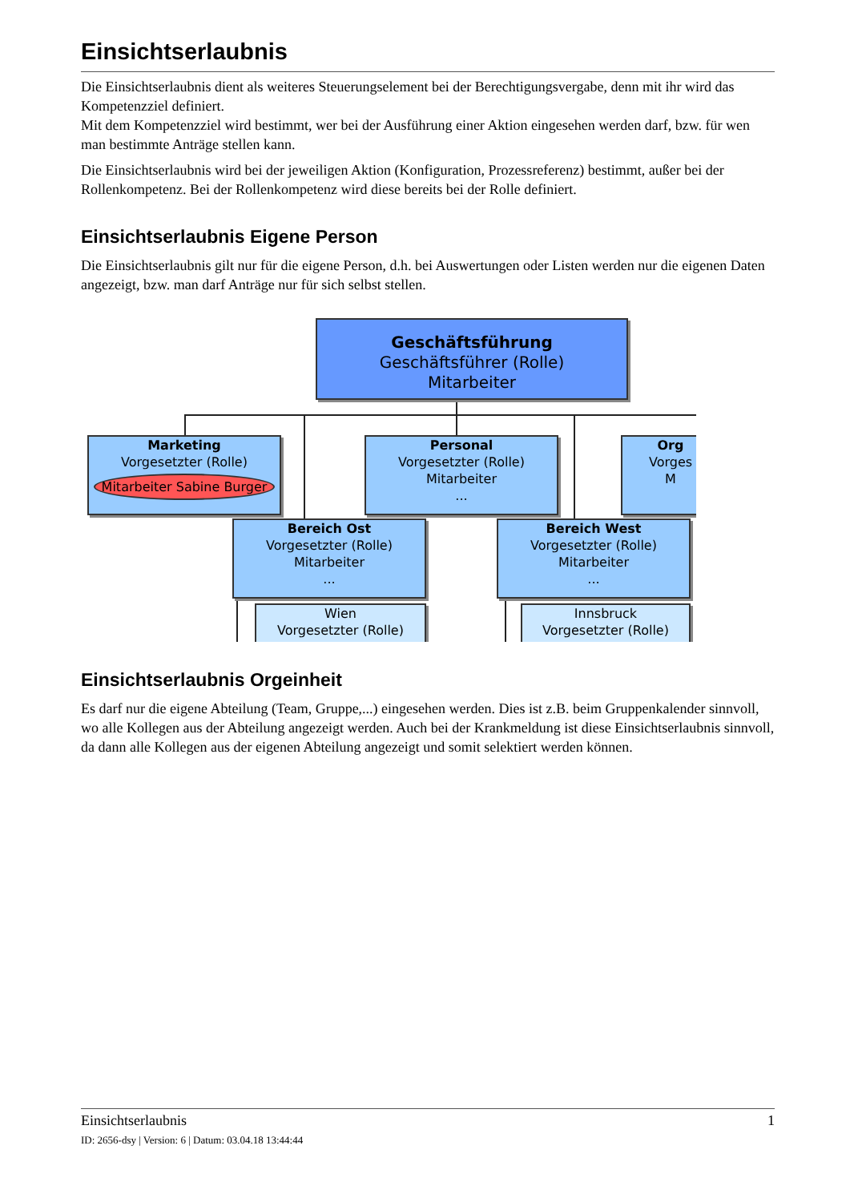Einsichtserlaubnis
Die Einsichtserlaubnis dient als weiteres Steuerungselement bei der Berechtigungsvergabe, denn mit ihr wird das Kompetenzziel definiert.
Mit dem Kompetenzziel wird bestimmt, wer bei der Ausführung einer Aktion eingesehen werden darf, bzw. für wen man bestimmte Anträge stellen kann.
Die Einsichtserlaubnis wird bei der jeweiligen Aktion (Konfiguration, Prozessreferenz) bestimmt, außer bei der Rollenkompetenz. Bei der Rollenkompetenz wird diese bereits bei der Rolle definiert.
Einsichtserlaubnis Eigene Person
Die Einsichtserlaubnis gilt nur für die eigene Person, d.h. bei Auswertungen oder Listen werden nur die eigenen Daten angezeigt, bzw. man darf Anträge nur für sich selbst stellen.
Geschäftsführung
Geschäftsführer (Rolle)
Mitarbeiter
Marketing
Vorgesetzter (Rolle)
Mitarbeiter Sabine Burger
Personal
Vorgesetzter (Rolle)
Mitarbeiter
...
Org
Vorges
M
Bereich Ost
Vorgesetzter (Rolle)
Mitarbeiter
...
Bereich West
Vorgesetzter (Rolle)
Mitarbeiter
...
Wien
Vorgesetzter (Rolle)
Innsbruck
Vorgesetzter (Rolle)
Einsichtserlaubnis Orgeinheit
Es darf nur die eigene Abteilung (Team, Gruppe,...) eingesehen werden. Dies ist z.B. beim Gruppenkalender sinnvoll, wo alle Kollegen aus der Abteilung angezeigt werden. Auch bei der Krankmeldung ist diese Einsichtserlaubnis sinnvoll, da dann alle Kollegen aus der eigenen Abteilung angezeigt und somit selektiert werden können.
Einsichtserlaubnis 1
ID: 2656-dsy | Version: 6 | Datum: 03.04.18 13:44:44